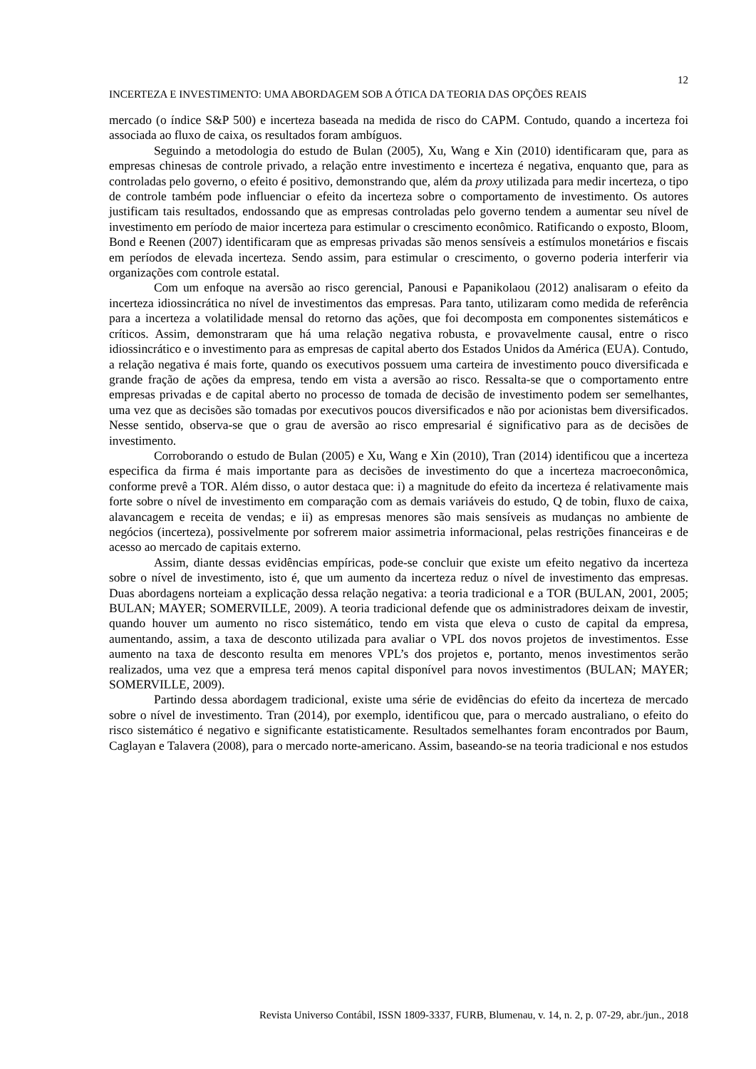12
INCERTEZA E INVESTIMENTO: UMA ABORDAGEM SOB A ÓTICA DA TEORIA DAS OPÇÕES REAIS
mercado (o índice S&P 500) e incerteza baseada na medida de risco do CAPM. Contudo, quando a incerteza foi associada ao fluxo de caixa, os resultados foram ambíguos.
Seguindo a metodologia do estudo de Bulan (2005), Xu, Wang e Xin (2010) identificaram que, para as empresas chinesas de controle privado, a relação entre investimento e incerteza é negativa, enquanto que, para as controladas pelo governo, o efeito é positivo, demonstrando que, além da proxy utilizada para medir incerteza, o tipo de controle também pode influenciar o efeito da incerteza sobre o comportamento de investimento. Os autores justificam tais resultados, endossando que as empresas controladas pelo governo tendem a aumentar seu nível de investimento em período de maior incerteza para estimular o crescimento econômico. Ratificando o exposto, Bloom, Bond e Reenen (2007) identificaram que as empresas privadas são menos sensíveis a estímulos monetários e fiscais em períodos de elevada incerteza. Sendo assim, para estimular o crescimento, o governo poderia interferir via organizações com controle estatal.
Com um enfoque na aversão ao risco gerencial, Panousi e Papanikolaou (2012) analisaram o efeito da incerteza idiossincrática no nível de investimentos das empresas. Para tanto, utilizaram como medida de referência para a incerteza a volatilidade mensal do retorno das ações, que foi decomposta em componentes sistemáticos e críticos. Assim, demonstraram que há uma relação negativa robusta, e provavelmente causal, entre o risco idiossincrático e o investimento para as empresas de capital aberto dos Estados Unidos da América (EUA). Contudo, a relação negativa é mais forte, quando os executivos possuem uma carteira de investimento pouco diversificada e grande fração de ações da empresa, tendo em vista a aversão ao risco. Ressalta-se que o comportamento entre empresas privadas e de capital aberto no processo de tomada de decisão de investimento podem ser semelhantes, uma vez que as decisões são tomadas por executivos poucos diversificados e não por acionistas bem diversificados. Nesse sentido, observa-se que o grau de aversão ao risco empresarial é significativo para as de decisões de investimento.
Corroborando o estudo de Bulan (2005) e Xu, Wang e Xin (2010), Tran (2014) identificou que a incerteza especifica da firma é mais importante para as decisões de investimento do que a incerteza macroeconômica, conforme prevê a TOR. Além disso, o autor destaca que: i) a magnitude do efeito da incerteza é relativamente mais forte sobre o nível de investimento em comparação com as demais variáveis do estudo, Q de tobin, fluxo de caixa, alavancagem e receita de vendas; e ii) as empresas menores são mais sensíveis as mudanças no ambiente de negócios (incerteza), possivelmente por sofrerem maior assimetria informacional, pelas restrições financeiras e de acesso ao mercado de capitais externo.
Assim, diante dessas evidências empíricas, pode-se concluir que existe um efeito negativo da incerteza sobre o nível de investimento, isto é, que um aumento da incerteza reduz o nível de investimento das empresas. Duas abordagens norteiam a explicação dessa relação negativa: a teoria tradicional e a TOR (BULAN, 2001, 2005; BULAN; MAYER; SOMERVILLE, 2009). A teoria tradicional defende que os administradores deixam de investir, quando houver um aumento no risco sistemático, tendo em vista que eleva o custo de capital da empresa, aumentando, assim, a taxa de desconto utilizada para avaliar o VPL dos novos projetos de investimentos. Esse aumento na taxa de desconto resulta em menores VPL’s dos projetos e, portanto, menos investimentos serão realizados, uma vez que a empresa terá menos capital disponível para novos investimentos (BULAN; MAYER; SOMERVILLE, 2009).
Partindo dessa abordagem tradicional, existe uma série de evidências do efeito da incerteza de mercado sobre o nível de investimento. Tran (2014), por exemplo, identificou que, para o mercado australiano, o efeito do risco sistemático é negativo e significante estatisticamente. Resultados semelhantes foram encontrados por Baum, Caglayan e Talavera (2008), para o mercado norte-americano. Assim, baseando-se na teoria tradicional e nos estudos
Revista Universo Contábil, ISSN 1809-3337, FURB, Blumenau, v. 14, n. 2, p. 07-29, abr./jun., 2018